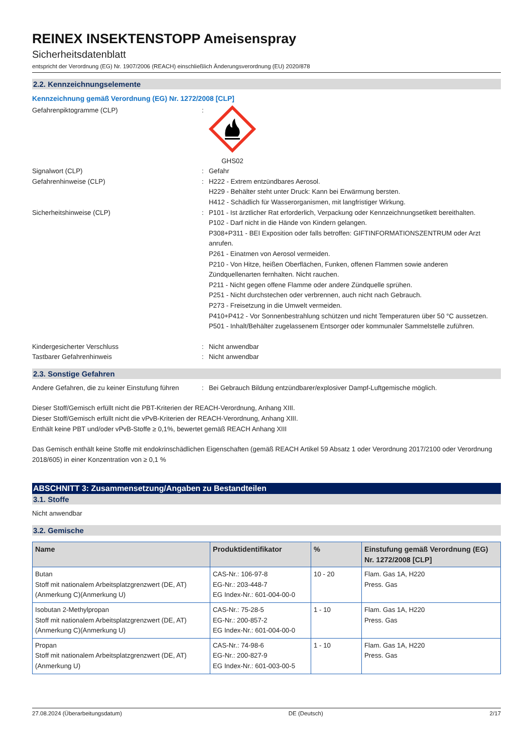REINEX INSEKTENSTOPP Ameisenspray
Sicherheitsdatenblatt
entspricht der Verordnung (EG) Nr. 1907/2006 (REACH) einschließlich Änderungsverordnung (EU) 2020/878
2.2. Kennzeichnungselemente
Kennzeichnung gemäß Verordnung (EG) Nr. 1272/2008 [CLP]
Gefahrenpiktogramme (CLP) : GHS02
Signalwort (CLP) : Gefahr
Gefahrenhinweise (CLP) : H222 - Extrem entzündbares Aerosol.
H229 - Behälter steht unter Druck: Kann bei Erwärmung bersten.
H412 - Schädlich für Wasserorganismen, mit langfristiger Wirkung.
Sicherheitshinweise (CLP) : P101 - Ist ärztlicher Rat erforderlich, Verpackung oder Kennzeichnungsetikett bereithalten.
P102 - Darf nicht in die Hände von Kindern gelangen.
P308+P311 - BEI Exposition oder falls betroffen: GIFTINFORMATIONSZENTRUM oder Arzt anrufen.
P261 - Einatmen von Aerosol vermeiden.
P210 - Von Hitze, heißen Oberflächen, Funken, offenen Flammen sowie anderen Zündquellenarten fernhalten. Nicht rauchen.
P211 - Nicht gegen offene Flamme oder andere Zündquelle sprühen.
P251 - Nicht durchstechen oder verbrennen, auch nicht nach Gebrauch.
P273 - Freisetzung in die Umwelt vermeiden.
P410+P412 - Vor Sonnenbestrahlung schützen und nicht Temperaturen über 50 °C aussetzen.
P501 - Inhalt/Behälter zugelassenem Entsorger oder kommunaler Sammelstelle zuführen.
Kindergesicherter Verschluss : Nicht anwendbar
Tastbarer Gefahrenhinweis : Nicht anwendbar
2.3. Sonstige Gefahren
Andere Gefahren, die zu keiner Einstufung führen
: Bei Gebrauch Bildung entzündbarer/explosiver Dampf-Luftgemische möglich.
Dieser Stoff/Gemisch erfüllt nicht die PBT-Kriterien der REACH-Verordnung, Anhang XIII.
Dieser Stoff/Gemisch erfüllt nicht die vPvB-Kriterien der REACH-Verordnung, Anhang XIII.
Enthält keine PBT und/oder vPvB-Stoffe ≥ 0,1%, bewertet gemäß REACH Anhang XIII
Das Gemisch enthält keine Stoffe mit endokrinschädlichen Eigenschaften (gemäß REACH Artikel 59 Absatz 1 oder Verordnung 2017/2100 oder Verordnung 2018/605) in einer Konzentration von ≥ 0,1 %
ABSCHNITT 3: Zusammensetzung/Angaben zu Bestandteilen
3.1. Stoffe
Nicht anwendbar
3.2. Gemische
| Name | Produktidentifikator | % | Einstufung gemäß Verordnung (EG) Nr. 1272/2008 [CLP] |
| --- | --- | --- | --- |
| Butan Stoff mit nationalem Arbeitsplatzgrenzwert (DE, AT) (Anmerkung C)(Anmerkung U) | CAS-Nr.: 106-97-8 EG-Nr.: 203-448-7 EG Index-Nr.: 601-004-00-0 | 10 - 20 | Flam. Gas 1A, H220 Press. Gas |
| Isobutan 2-Methylpropan Stoff mit nationalem Arbeitsplatzgrenzwert (DE, AT) (Anmerkung C)(Anmerkung U) | CAS-Nr.: 75-28-5 EG-Nr.: 200-857-2 EG Index-Nr.: 601-004-00-0 | 1 - 10 | Flam. Gas 1A, H220 Press. Gas |
| Propan Stoff mit nationalem Arbeitsplatzgrenzwert (DE, AT) (Anmerkung U) | CAS-Nr.: 74-98-6 EG-Nr.: 200-827-9 EG Index-Nr.: 601-003-00-5 | 1 - 10 | Flam. Gas 1A, H220 Press. Gas |
27.08.2024 (Überarbeitungsdatum) DE (Deutsch) 2/17